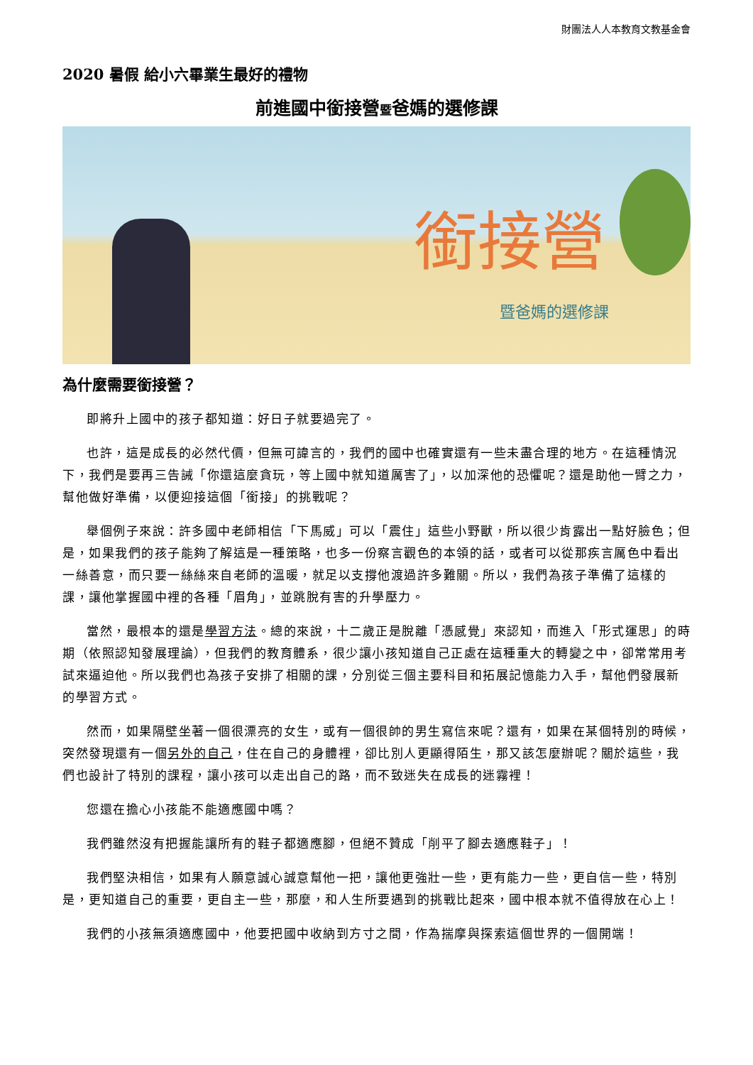財團法人人本教育文教基金會
2020 暑假 給小六畢業生最好的禮物
前進國中銜接營暨爸媽的選修課
銜接營
暨爸媽的選修課
為什麼需要銜接營？
即將升上國中的孩子都知道：好日子就要過完了。
也許，這是成長的必然代價，但無可諱言的，我們的國中也確實還有一些未盡合理的地方。在這種情況下，我們是要再三告誡「你還這麼貪玩，等上國中就知道厲害了」，以加深他的恐懼呢？還是助他一臂之力，幫他做好準備，以便迎接這個「銜接」的挑戰呢？
舉個例子來說：許多國中老師相信「下馬威」可以「震住」這些小野獸，所以很少肯露出一點好臉色；但是，如果我們的孩子能夠了解這是一種策略，也多一份察言觀色的本領的話，或者可以從那疾言厲色中看出一絲善意，而只要一絲絲來自老師的溫暖，就足以支撐他渡過許多難關。所以，我們為孩子準備了這樣的課，讓他掌握國中裡的各種「眉角」，並跳脫有害的升學壓力。
當然，最根本的還是學習方法。總的來說，十二歲正是脫離「憑感覺」來認知，而進入「形式運思」的時期（依照認知發展理論），但我們的教育體系，很少讓小孩知道自己正處在這種重大的轉變之中，卻常常用考試來逼迫他。所以我們也為孩子安排了相關的課，分別從三個主要科目和拓展記憶能力入手，幫他們發展新的學習方式。
然而，如果隔壁坐著一個很漂亮的女生，或有一個很帥的男生寫信來呢？還有，如果在某個特別的時候，突然發現還有一個另外的自己，住在自己的身體裡，卻比別人更顯得陌生，那又該怎麼辦呢？關於這些，我們也設計了特別的課程，讓小孩可以走出自己的路，而不致迷失在成長的迷霧裡！
您還在擔心小孩能不能適應國中嗎？
我們雖然沒有把握能讓所有的鞋子都適應腳，但絕不贊成「削平了腳去適應鞋子」！
我們堅決相信，如果有人願意誠心誠意幫他一把，讓他更強壯一些，更有能力一些，更自信一些，特別是，更知道自己的重要，更自主一些，那麼，和人生所要遇到的挑戰比起來，國中根本就不值得放在心上！
我們的小孩無須適應國中，他要把國中收納到方寸之間，作為揣摩與探索這個世界的一個開端！